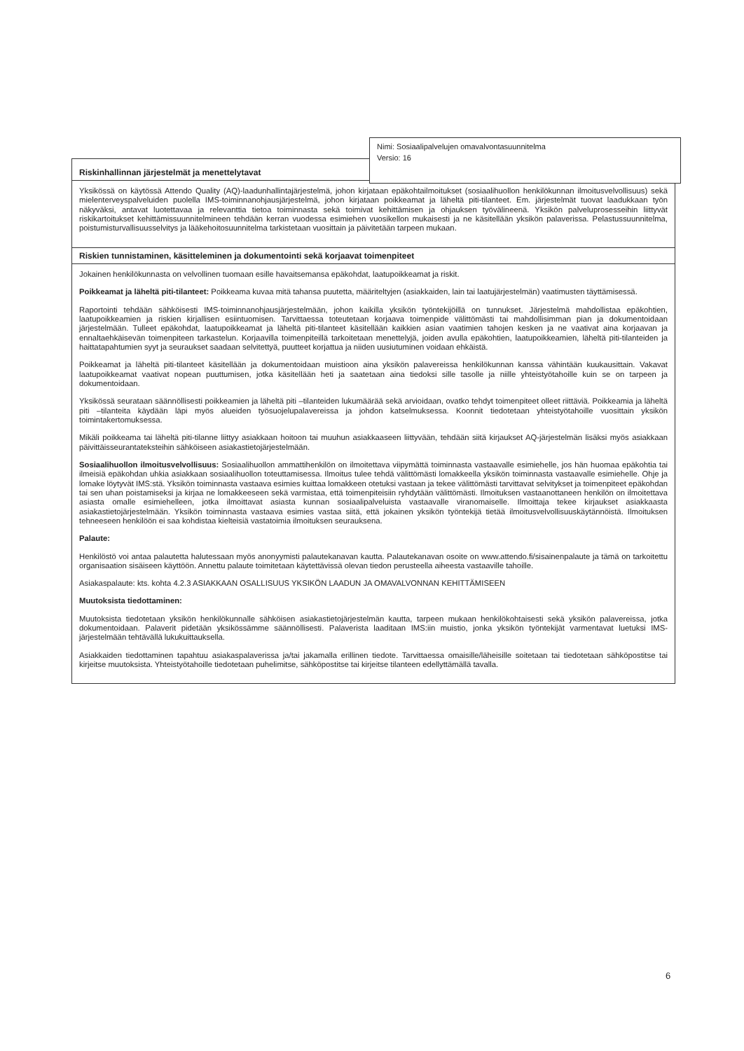Riskinhallinnan järjestelmät ja menettelytavat
Yksikössä on käytössä Attendo Quality (AQ)-laadunhallintajärjestelmä, johon kirjataan epäkohtailmoitukset (sosiaalihuollon henkilökunnan ilmoitusvelvollisuus) sekä mielenterveyspalveluiden puolella IMS-toiminnanohjausjärjestelmä, johon kirjataan poikkeamat ja läheltä piti-tilanteet. Em. järjestelmät tuovat laadukkaan työn näkyväksi, antavat luotettavaa ja relevanttia tietoa toiminnasta sekä toimivat kehittämisen ja ohjauksen työvälineenä. Yksikön palveluprosesseihin liittyvät riskikartoitukset kehittämissuunnitelmineen tehdään kerran vuodessa esimiehen vuosikellon mukaisesti ja ne käsitellään yksikön palaverissa. Pelastussuunnitelma, poistumisturvallisuusselvitys ja lääkehoitosuunnitelma tarkistetaan vuosittain ja päivitetään tarpeen mukaan.
Riskien tunnistaminen, käsitteleminen ja dokumentointi sekä korjaavat toimenpiteet
Jokainen henkilökunnasta on velvollinen tuomaan esille havaitsemansa epäkohdat, laatupoikkeamat ja riskit.
Poikkeamat ja läheltä piti-tilanteet: Poikkeama kuvaa mitä tahansa puutetta, määriteltyjen (asiakkaiden, lain tai laatujärjestelmän) vaatimusten täyttämisessä.
Raportointi tehdään sähköisesti IMS-toiminnanohjausjärjestelmään, johon kaikilla yksikön työntekijöillä on tunnukset. Järjestelmä mahdollistaa epäkohtien, laatupoikkeamien ja riskien kirjallisen esiintuomisen. Tarvittaessa toteutetaan korjaava toimenpide välittömästi tai mahdollisimman pian ja dokumentoidaan järjestelmään. Tulleet epäkohdat, laatupoikkeamat ja läheltä piti-tilanteet käsitellään kaikkien asian vaatimien tahojen kesken ja ne vaativat aina korjaavan ja ennaltaehkäisevän toimenpiteen tarkastelun. Korjaavilla toimenpiteillä tarkoitetaan menettelyjä, joiden avulla epäkohtien, laatupoikkeamien, läheltä piti-tilanteiden ja haittatapahtumien syyt ja seuraukset saadaan selvitettyä, puutteet korjattua ja niiden uusiutuminen voidaan ehkäistä.
Poikkeamat ja läheltä piti-tilanteet käsitellään ja dokumentoidaan muistioon aina yksikön palavereissa henkilökunnan kanssa vähintään kuukausittain. Vakavat laatupoikkeamat vaativat nopean puuttumisen, jotka käsitellään heti ja saatetaan aina tiedoksi sille tasolle ja niille yhteistyötahoille kuin se on tarpeen ja dokumentoidaan.
Yksikössä seurataan säännöllisesti poikkeamien ja läheltä piti –tilanteiden lukumäärää sekä arvioidaan, ovatko tehdyt toimenpiteet olleet riittäviä. Poikkeamia ja läheltä piti –tilanteita käydään läpi myös alueiden työsuojelupalavereissa ja johdon katselmuksessa. Koonnit tiedotetaan yhteistyötahoille vuosittain yksikön toimintakertomuksessa.
Mikäli poikkeama tai läheltä piti-tilanne liittyy asiakkaan hoitoon tai muuhun asiakkaaseen liittyvään, tehdään siitä kirjaukset AQ-järjestelmän lisäksi myös asiakkaan päivittäisseurantateksteihin sähköiseen asiakastietojärjestelmään.
Sosiaalihuollon ilmoitusvelvollisuus: Sosiaalihuollon ammattihenkilön on ilmoitettava viipymättä toiminnasta vastaavalle esimiehelle, jos hän huomaa epäkohtia tai ilmeisiä epäkohdan uhkia asiakkaan sosiaalihuollon toteuttamisessa. Ilmoitus tulee tehdä välittömästi lomakkeella yksikön toiminnasta vastaavalle esimiehelle. Ohje ja lomake löytyvät IMS:stä. Yksikön toiminnasta vastaava esimies kuittaa lomakkeen otetuksi vastaan ja tekee välittömästi tarvittavat selvitykset ja toimenpiteet epäkohdan tai sen uhan poistamiseksi ja kirjaa ne lomakkeeseen sekä varmistaa, että toimenpiteisiin ryhdytään välittömästi. Ilmoituksen vastaanottaneen henkilön on ilmoitettava asiasta omalle esimiehelleen, jotka ilmoittavat asiasta kunnan sosiaalipalveluista vastaavalle viranomaiselle. Ilmoittaja tekee kirjaukset asiakkaasta asiakastietojärjestelmään. Yksikön toiminnasta vastaava esimies vastaa siitä, että jokainen yksikön työntekijä tietää ilmoitusvelvollisuuskäytännöistä. Ilmoituksen tehneeseen henkilöön ei saa kohdistaa kielteisiä vastatoimia ilmoituksen seurauksena.
Palaute:
Henkilöstö voi antaa palautetta halutessaan myös anonyymisti palautekanavan kautta. Palautekanavan osoite on www.attendo.fi/sisainenpalaute ja tämä on tarkoitettu organisaation sisäiseen käyttöön. Annettu palaute toimitetaan käytettävissä olevan tiedon perusteella aiheesta vastaaville tahoille.
Asiakaspalaute: kts. kohta 4.2.3 ASIAKKAAN OSALLISUUS YKSIKÖN LAADUN JA OMAVALVONNAN KEHITTÄMISEEN
Muutoksista tiedottaminen:
Muutoksista tiedotetaan yksikön henkilökunnalle sähköisen asiakastietojärjestelmän kautta, tarpeen mukaan henkilökohtaisesti sekä yksikön palavereissa, jotka dokumentoidaan. Palaverit pidetään yksikössämme säännöllisesti. Palaverista laaditaan IMS:iin muistio, jonka yksikön työntekijät varmentavat luetuksi IMS-järjestelmään tehtävällä lukukuittauksella.
Asiakkaiden tiedottaminen tapahtuu asiakaspalaverissa ja/tai jakamalla erillinen tiedote. Tarvittaessa omaisille/läheisille soitetaan tai tiedotetaan sähköpostitse tai kirjeitse muutoksista. Yhteistyötahoille tiedotetaan puhelimitse, sähköpostitse tai kirjeitse tilanteen edellyttämällä tavalla.
Nimi: Sosiaalipalvelujen omavalvontasuunnitelma
Versio: 16
6